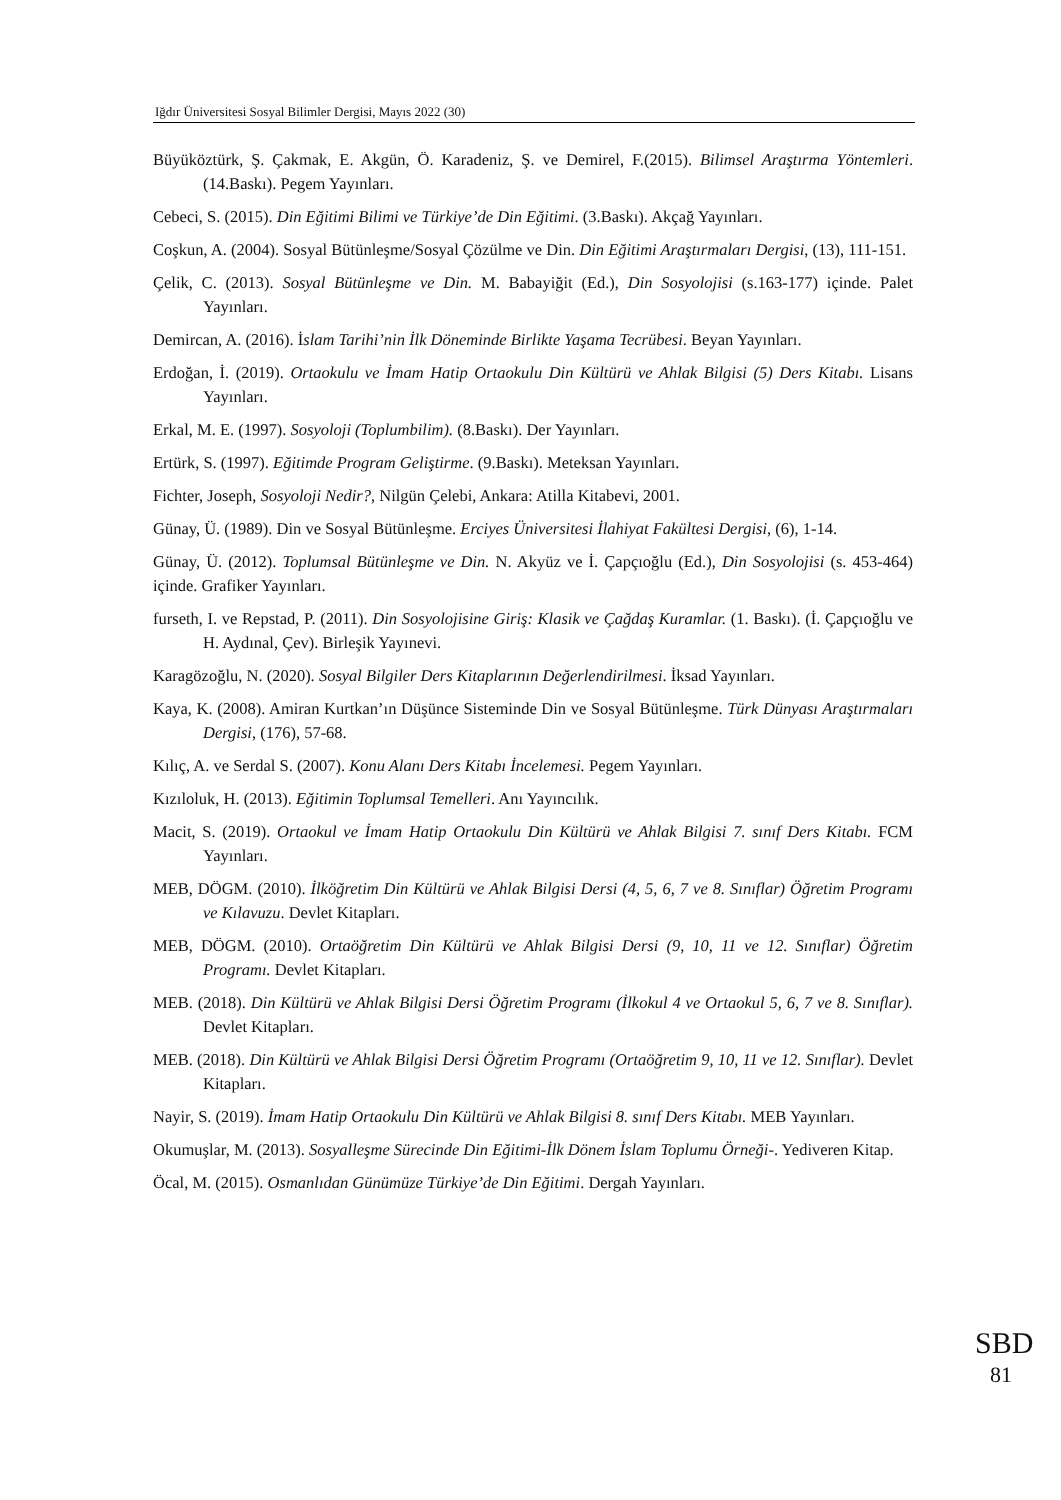Iğdır Üniversitesi Sosyal Bilimler Dergisi, Mayıs 2022 (30)
Büyüköztürk, Ş. Çakmak, E. Akgün, Ö. Karadeniz, Ş. ve Demirel, F.(2015). Bilimsel Araştırma Yöntemleri. (14.Baskı). Pegem Yayınları.
Cebeci, S. (2015). Din Eğitimi Bilimi ve Türkiye’de Din Eğitimi. (3.Baskı). Akçağ Yayınları.
Coşkun, A. (2004). Sosyal Bütünleşme/Sosyal Çözülme ve Din. Din Eğitimi Araştırmaları Dergisi, (13), 111-151.
Çelik, C. (2013). Sosyal Bütünleşme ve Din. M. Babayiğit (Ed.), Din Sosyolojisi (s.163-177) içinde. Palet Yayınları.
Demircan, A. (2016). İslam Tarihi’nin İlk Döneminde Birlikte Yaşama Tecrübesi. Beyan Yayınları.
Erdoğan, İ. (2019). Ortaokulu ve İmam Hatip Ortaokulu Din Kültürü ve Ahlak Bilgisi (5) Ders Kitabı. Lisans Yayınları.
Erkal, M. E. (1997). Sosyoloji (Toplumbilim). (8.Baskı). Der Yayınları.
Ertürk, S. (1997). Eğitimde Program Geliştirme. (9.Baskı). Meteksan Yayınları.
Fichter, Joseph, Sosyoloji Nedir?, Nilgün Çelebi, Ankara: Atilla Kitabevi, 2001.
Günay, Ü. (1989). Din ve Sosyal Bütünleşme. Erciyes Üniversitesi İlahiyat Fakültesi Dergisi, (6), 1-14.
Günay, Ü. (2012). Toplumsal Bütünleşme ve Din. N. Akyüz ve İ. Çapçıoğlu (Ed.), Din Sosyolojisi (s. 453-464) içinde. Grafiker Yayınları.
furseth, I. ve Repstad, P. (2011). Din Sosyolojisine Giriş: Klasik ve Çağdaş Kuramlar. (1. Baskı). (İ. Çapçıoğlu ve H. Aydınal, Çev). Birleşik Yayınevi.
Karagözoğlu, N. (2020). Sosyal Bilgiler Ders Kitaplarının Değerlendirilmesi. İksad Yayınları.
Kaya, K. (2008). Amiran Kurtkan’ın Düşünce Sisteminde Din ve Sosyal Bütünleşme. Türk Dünyası Araştırmaları Dergisi, (176), 57-68.
Kılıç, A. ve Serdal S. (2007). Konu Alanı Ders Kitabı İncelemesi. Pegem Yayınları.
Kızıloluk, H. (2013). Eğitimin Toplumsal Temelleri. Anı Yayıncılık.
Macit, S. (2019). Ortaokul ve İmam Hatip Ortaokulu Din Kültürü ve Ahlak Bilgisi 7. sınıf Ders Kitabı. FCM Yayınları.
MEB, DÖGM. (2010). İlköğretim Din Kültürü ve Ahlak Bilgisi Dersi (4, 5, 6, 7 ve 8. Sınıflar) Öğretim Programı ve Kılavuzu. Devlet Kitapları.
MEB, DÖGM. (2010). Ortaöğretim Din Kültürü ve Ahlak Bilgisi Dersi (9, 10, 11 ve 12. Sınıflar) Öğretim Programı. Devlet Kitapları.
MEB. (2018). Din Kültürü ve Ahlak Bilgisi Dersi Öğretim Programı (İlkokul 4 ve Ortaokul 5, 6, 7 ve 8. Sınıflar). Devlet Kitapları.
MEB. (2018). Din Kültürü ve Ahlak Bilgisi Dersi Öğretim Programı (Ortaöğretim 9, 10, 11 ve 12. Sınıflar). Devlet Kitapları.
Nayir, S. (2019). İmam Hatip Ortaokulu Din Kültürü ve Ahlak Bilgisi 8. sınıf Ders Kitabı. MEB Yayınları.
Okumuşlar, M. (2013). Sosyalleşme Sürecinde Din Eğitimi-İlk Dönem İslam Toplumu Örneği-. Yediveren Kitap.
Öcal, M. (2015). Osmanlıdan Günümüze Türkiye’de Din Eğitimi. Dergah Yayınları.
SBD
81